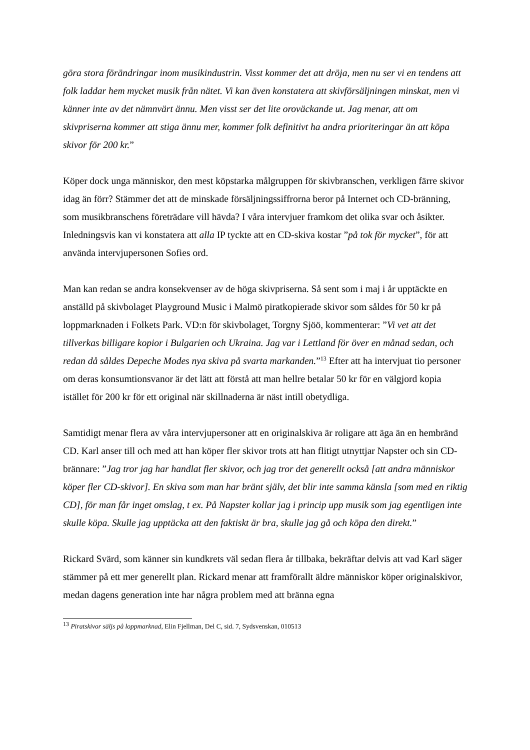göra stora förändringar inom musikindustrin. Visst kommer det att dröja, men nu ser vi en tendens att folk laddar hem mycket musik från nätet. Vi kan även konstatera att skivförsäljningen minskat, men vi känner inte av det nämnvärt ännu. Men visst ser det lite oroväckande ut. Jag menar, att om skivpriserna kommer att stiga ännu mer, kommer folk definitivt ha andra prioriteringar än att köpa skivor för 200 kr.”
Köper dock unga människor, den mest köpstarka målgruppen för skivbranschen, verkligen färre skivor idag än förr? Stämmer det att de minskade försäljningssiffrorna beror på Internet och CD-bränning, som musikbranschens företrädare vill hävda? I våra intervjuer framkom det olika svar och åsikter. Inledningsvis kan vi konstatera att alla IP tyckte att en CD-skiva kostar ”på tok för mycket”, för att använda intervjupersonen Sofies ord.
Man kan redan se andra konsekvenser av de höga skivpriserna. Så sent som i maj i år upptäckte en anställd på skivbolaget Playground Music i Malmö piratkopierade skivor som såldes för 50 kr på loppmarknaden i Folkets Park. VD:n för skivbolaget, Torgny Sjöö, kommenterar: ”Vi vet att det tillverkas billigare kopior i Bulgarien och Ukraina. Jag var i Lettland för över en månad sedan, och redan då såldes Depeche Modes nya skiva på svarta markanden.”<sup>13</sup> Efter att ha intervjuat tio personer om deras konsumtionsvanor är det lätt att förstå att man hellre betalar 50 kr för en välgjord kopia istället för 200 kr för ett original när skillnaderna är näst intill obetydliga.
Samtidigt menar flera av våra intervjupersoner att en originalskiva är roligare att äga än en hembränd CD. Karl anser till och med att han köper fler skivor trots att han flitigt utnyttjar Napster och sin CD-brännare: ”Jag tror jag har handlat fler skivor, och jag tror det generellt också [att andra människor köper fler CD-skivor]. En skiva som man har bränt själv, det blir inte samma känsla [som med en riktig CD], för man får inget omslag, t ex. På Napster kollar jag i princip upp musik som jag egentligen inte skulle köpa. Skulle jag upptäcka att den faktiskt är bra, skulle jag gå och köpa den direkt.”
Rickard Svärd, som känner sin kundkrets väl sedan flera år tillbaka, bekräftar delvis att vad Karl säger stämmer på ett mer generellt plan. Rickard menar att framförallt äldre människor köper originalskivor, medan dagens generation inte har några problem med att bränna egna
<sup>13</sup> Piratskivor säljs på loppmarknad, Elin Fjellman, Del C, sid. 7, Sydsvenskan, 010513